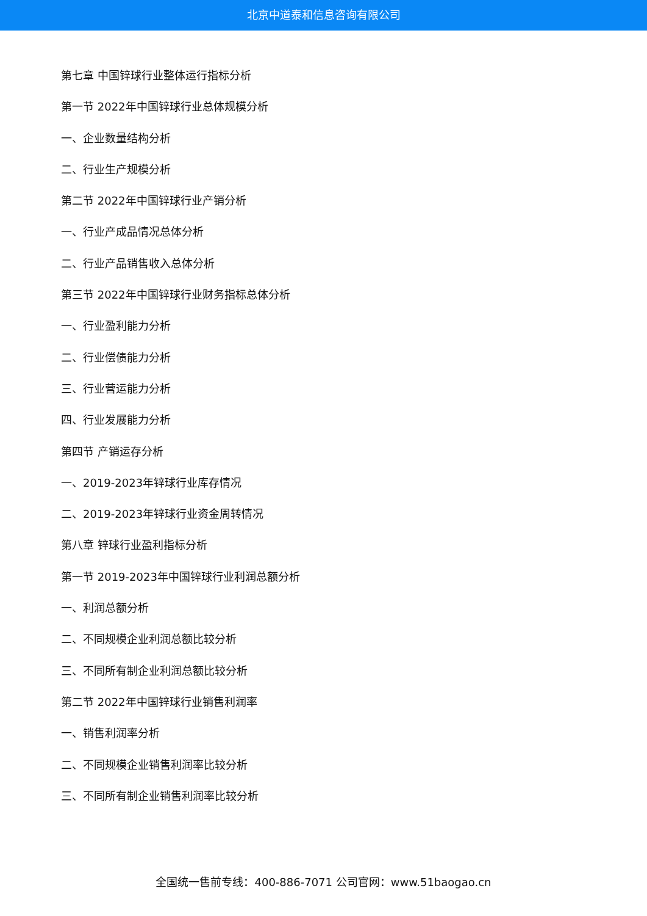北京中道泰和信息咨询有限公司
第七章 中国锌球行业整体运行指标分析
第一节 2022年中国锌球行业总体规模分析
一、企业数量结构分析
二、行业生产规模分析
第二节 2022年中国锌球行业产销分析
一、行业产成品情况总体分析
二、行业产品销售收入总体分析
第三节 2022年中国锌球行业财务指标总体分析
一、行业盈利能力分析
二、行业偿债能力分析
三、行业营运能力分析
四、行业发展能力分析
第四节 产销运存分析
一、2019-2023年锌球行业库存情况
二、2019-2023年锌球行业资金周转情况
第八章 锌球行业盈利指标分析
第一节 2019-2023年中国锌球行业利润总额分析
一、利润总额分析
二、不同规模企业利润总额比较分析
三、不同所有制企业利润总额比较分析
第二节 2022年中国锌球行业销售利润率
一、销售利润率分析
二、不同规模企业销售利润率比较分析
三、不同所有制企业销售利润率比较分析
全国统一售前专线：400-886-7071 公司官网：www.51baogao.cn